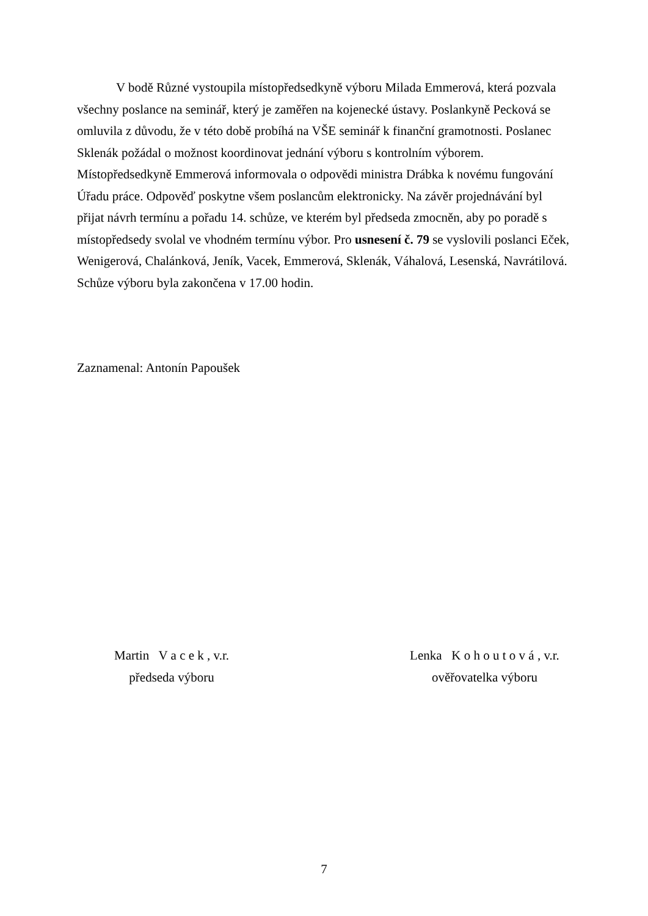V bodě Různé vystoupila místopředsedkyně výboru Milada Emmerová, která pozvala všechny poslance na seminář, který je zaměřen na kojenecké ústavy. Poslankyně Pecková se omluvila z důvodu, že v této době probíhá na VŠE seminář k finanční gramotnosti. Poslanec Sklenák požádal o možnost koordinovat jednání výboru s kontrolním výborem. Místopředsedkyně Emmerová informovala o odpovědi ministra Drábka k novému fungování Úřadu práce. Odpověď poskytne všem poslancům elektronicky. Na závěr projednávání byl přijat návrh termínu a pořadu 14. schůze, ve kterém byl předseda zmocněn, aby po poradě s místopředsedy svolal ve vhodném termínu výbor. Pro usnesení č. 79 se vyslovili poslanci Eček, Wenigerová, Chalánková, Jeník, Vacek, Emmerová, Sklenák, Váhalová, Lesenská, Navrátilová. Schůze výboru byla zakončena v 17.00 hodin.
Zaznamenal: Antonín Papoušek
Martin V a c e k , v.r.
předseda výboru
Lenka K o h o u t o v á , v.r.
ověřovatelka výboru
7